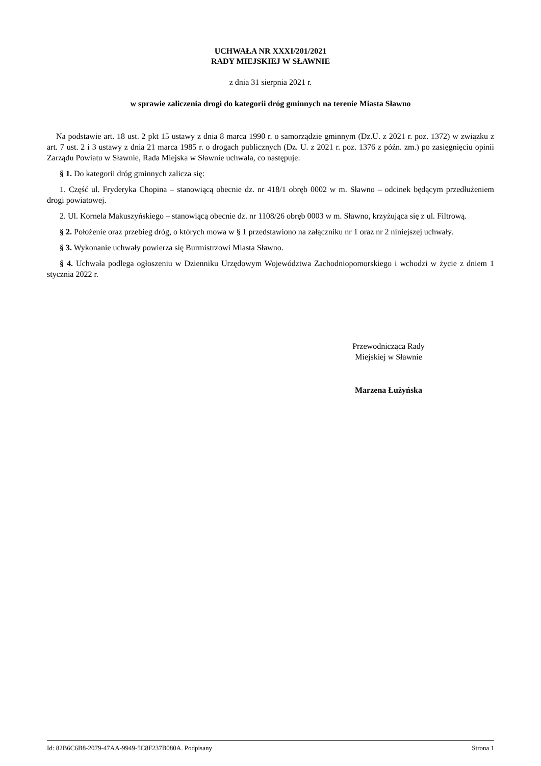UCHWAŁA NR XXXI/201/2021
RADY MIEJSKIEJ W SŁAWNIE
z dnia 31 sierpnia 2021 r.
w sprawie zaliczenia drogi do kategorii dróg gminnych na terenie Miasta Sławno
Na podstawie art. 18 ust. 2 pkt 15 ustawy z dnia 8 marca 1990 r. o samorządzie gminnym (Dz.U. z 2021 r. poz. 1372) w związku z art. 7 ust. 2 i 3 ustawy z dnia 21 marca 1985 r. o drogach publicznych (Dz. U. z 2021 r. poz. 1376 z późn. zm.) po zasięgnięciu opinii Zarządu Powiatu w Sławnie, Rada Miejska w Sławnie uchwala, co następuje:
§ 1. Do kategorii dróg gminnych zalicza się:
1. Część ul. Fryderyka Chopina – stanowiącą obecnie dz. nr 418/1 obręb 0002 w m. Sławno – odcinek będącym przedłużeniem drogi powiatowej.
2. Ul. Kornela Makuszyńskiego – stanowiącą obecnie dz. nr 1108/26 obręb 0003 w m. Sławno, krzyżująca się z ul. Filtrową.
§ 2. Położenie oraz przebieg dróg, o których mowa w § 1 przedstawiono na załączniku nr 1 oraz nr 2 niniejszej uchwały.
§ 3. Wykonanie uchwały powierza się Burmistrzowi Miasta Sławno.
§ 4. Uchwała podlega ogłoszeniu w Dzienniku Urzędowym Województwa Zachodniopomorskiego i wchodzi w życie z dniem 1 stycznia 2022 r.
Przewodnicząca Rady
Miejskiej w Sławnie
Marzena Łużyńska
Id: 82B6C6B8-2079-47AA-9949-5C8F237B080A. Podpisany Strona 1